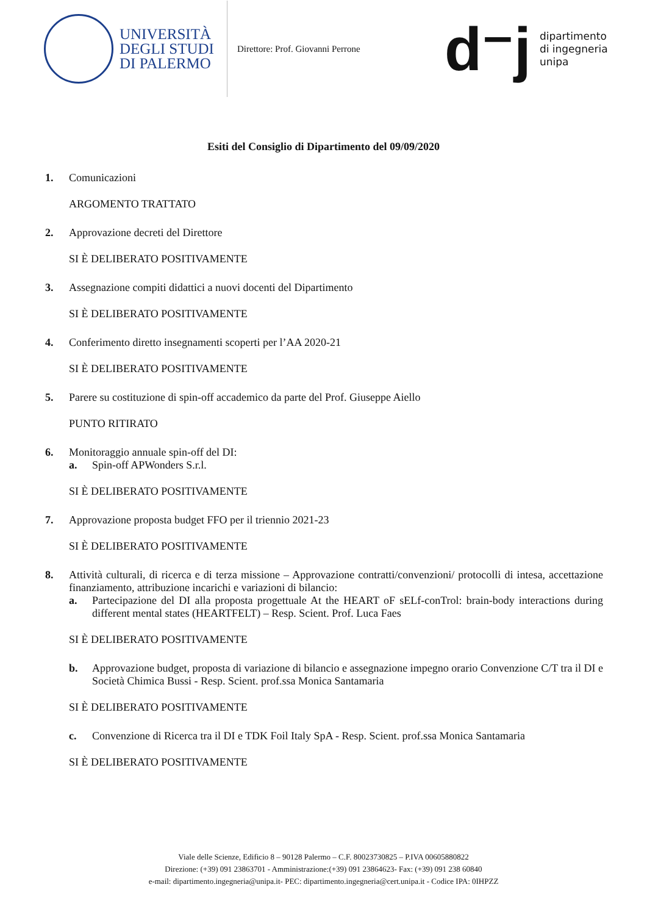UNIVERSITÀ
DEGLI STUDI
DI PALERMO
Direttore: Prof. Giovanni Perrone
d⁻j
dipartimento
di ingegneria
unipa
Esiti del Consiglio di Dipartimento del 09/09/2020
1. Comunicazioni
ARGOMENTO TRATTATO
2. Approvazione decreti del Direttore
SI È DELIBERATO POSITIVAMENTE
3. Assegnazione compiti didattici a nuovi docenti del Dipartimento
SI È DELIBERATO POSITIVAMENTE
4. Conferimento diretto insegnamenti scoperti per l’AA 2020-21
SI È DELIBERATO POSITIVAMENTE
5. Parere su costituzione di spin-off accademico da parte del Prof. Giuseppe Aiello
PUNTO RITIRATO
6. Monitoraggio annuale spin-off del DI:
a. Spin-off APWonders S.r.l.
SI È DELIBERATO POSITIVAMENTE
7. Approvazione proposta budget FFO per il triennio 2021-23
SI È DELIBERATO POSITIVAMENTE
8. Attività culturali, di ricerca e di terza missione – Approvazione contratti/convenzioni/ protocolli di intesa, accettazione finanziamento, attribuzione incarichi e variazioni di bilancio:
a. Partecipazione del DI alla proposta progettuale At the HEART oF sELf-conTrol: brain-body interactions during different mental states (HEARTFELT) – Resp. Scient. Prof. Luca Faes
SI È DELIBERATO POSITIVAMENTE
b. Approvazione budget, proposta di variazione di bilancio e assegnazione impegno orario Convenzione C/T tra il DI e Società Chimica Bussi - Resp. Scient. prof.ssa Monica Santamaria
SI È DELIBERATO POSITIVAMENTE
c. Convenzione di Ricerca tra il DI e TDK Foil Italy SpA - Resp. Scient. prof.ssa Monica Santamaria
SI È DELIBERATO POSITIVAMENTE
Viale delle Scienze, Edificio 8 – 90128 Palermo – C.F. 80023730825 – P.IVA 00605880822
Direzione: (+39) 091 23863701 - Amministrazione:(+39) 091 23864623- Fax: (+39) 091 238 60840
e-mail: dipartimento.ingegneria@unipa.it- PEC: dipartimento.ingegneria@cert.unipa.it - Codice IPA: 0IHPZZ